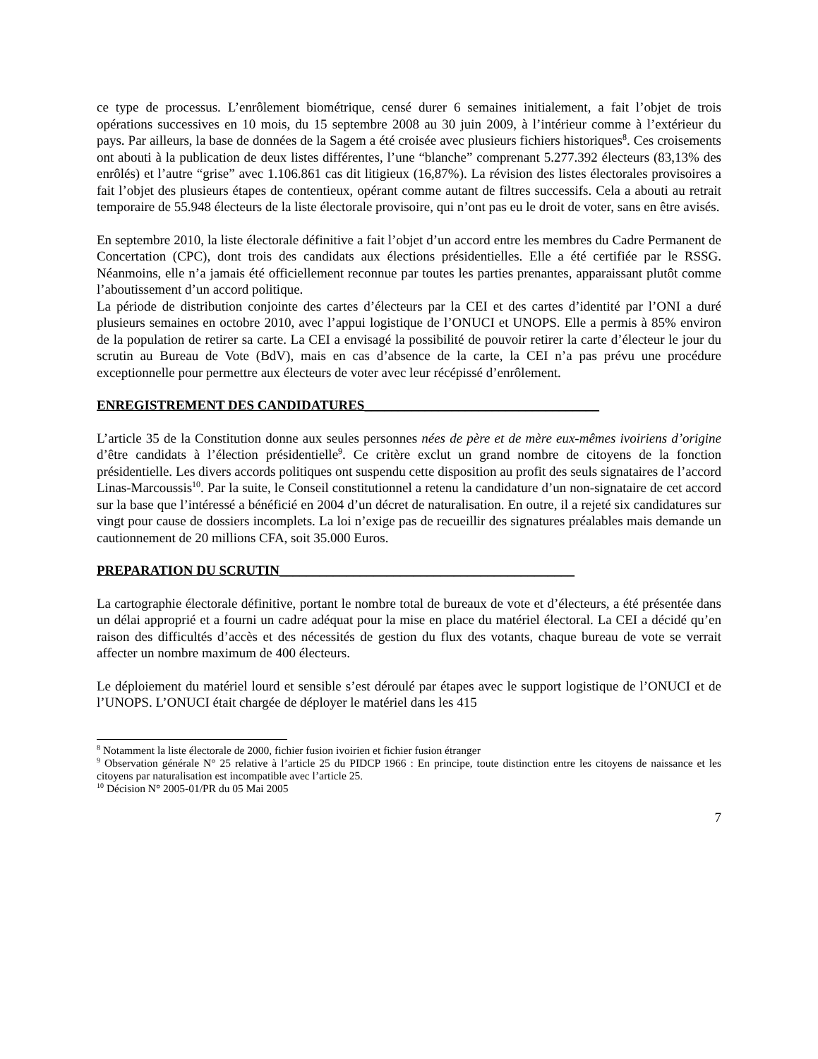ce type de processus. L’enrôlement biométrique, censé durer 6 semaines initialement, a fait l’objet de trois opérations successives en 10 mois, du 15 septembre 2008 au 30 juin 2009, à l’intérieur comme à l’extérieur du pays. Par ailleurs, la base de données de la Sagem a été croisée avec plusieurs fichiers historiques<sup>8</sup>. Ces croisements ont abouti à la publication de deux listes différentes, l’une “blanche” comprenant 5.277.392 électeurs (83,13% des enrôlés) et l’autre “grise” avec 1.106.861 cas dit litigieux (16,87%). La révision des listes électorales provisoires a fait l’objet des plusieurs étapes de contentieux, opérant comme autant de filtres successifs. Cela a abouti au retrait temporaire de 55.948 électeurs de la liste électorale provisoire, qui n’ont pas eu le droit de voter, sans en être avisés.
En septembre 2010, la liste électorale définitive a fait l’objet d’un accord entre les membres du Cadre Permanent de Concertation (CPC), dont trois des candidats aux élections présidentielles. Elle a été certifiée par le RSSG. Néanmoins, elle n’a jamais été officiellement reconnue par toutes les parties prenantes, apparaissant plutôt comme l’aboutissement d’un accord politique.
La période de distribution conjointe des cartes d’électeurs par la CEI et des cartes d’identité par l’ONI a duré plusieurs semaines en octobre 2010, avec l’appui logistique de l’ONUCI et UNOPS. Elle a permis à 85% environ de la population de retirer sa carte. La CEI a envisagé la possibilité de pouvoir retirer la carte d’électeur le jour du scrutin au Bureau de Vote (BdV), mais en cas d’absence de la carte, la CEI n’a pas prévu une procédure exceptionnelle pour permettre aux électeurs de voter avec leur récépissé d’enrôlement.
ENREGISTREMENT DES CANDIDATURES___________________________________
L’article 35 de la Constitution donne aux seules personnes nées de père et de mère eux-mêmes ivoiriens d’origine d’être candidats à l’élection présidentielle<sup>9</sup>. Ce critère exclut un grand nombre de citoyens de la fonction présidentielle. Les divers accords politiques ont suspendu cette disposition au profit des seuls signataires de l’accord Linas-Marcoussis<sup>10</sup>. Par la suite, le Conseil constitutionnel a retenu la candidature d’un non-signataire de cet accord sur la base que l’intéressé a bénéficié en 2004 d’un décret de naturalisation. En outre, il a rejeté six candidatures sur vingt pour cause de dossiers incomplets. La loi n’exige pas de recueillir des signatures préalables mais demande un cautionnement de 20 millions CFA, soit 35.000 Euros.
PREPARATION DU SCRUTIN____________________________________________
La cartographie électorale définitive, portant le nombre total de bureaux de vote et d’électeurs, a été présentée dans un délai approprié et a fourni un cadre adéquat pour la mise en place du matériel électoral. La CEI a décidé qu’en raison des difficultés d’accès et des nécessités de gestion du flux des votants, chaque bureau de vote se verrait affecter un nombre maximum de 400 électeurs.
Le déploiement du matériel lourd et sensible s’est déroulé par étapes avec le support logistique de l’ONUCI et de l’UNOPS. L’ONUCI était chargée de déployer le matériel dans les 415
<sup>8</sup> Notamment la liste électorale de 2000, fichier fusion ivoirien et fichier fusion étranger
<sup>9</sup> Observation générale N° 25 relative à l’article 25 du PIDCP 1966 : En principe, toute distinction entre les citoyens de naissance et les citoyens par naturalisation est incompatible avec l’article 25.
<sup>10</sup> Décision N° 2005-01/PR du 05 Mai 2005
7